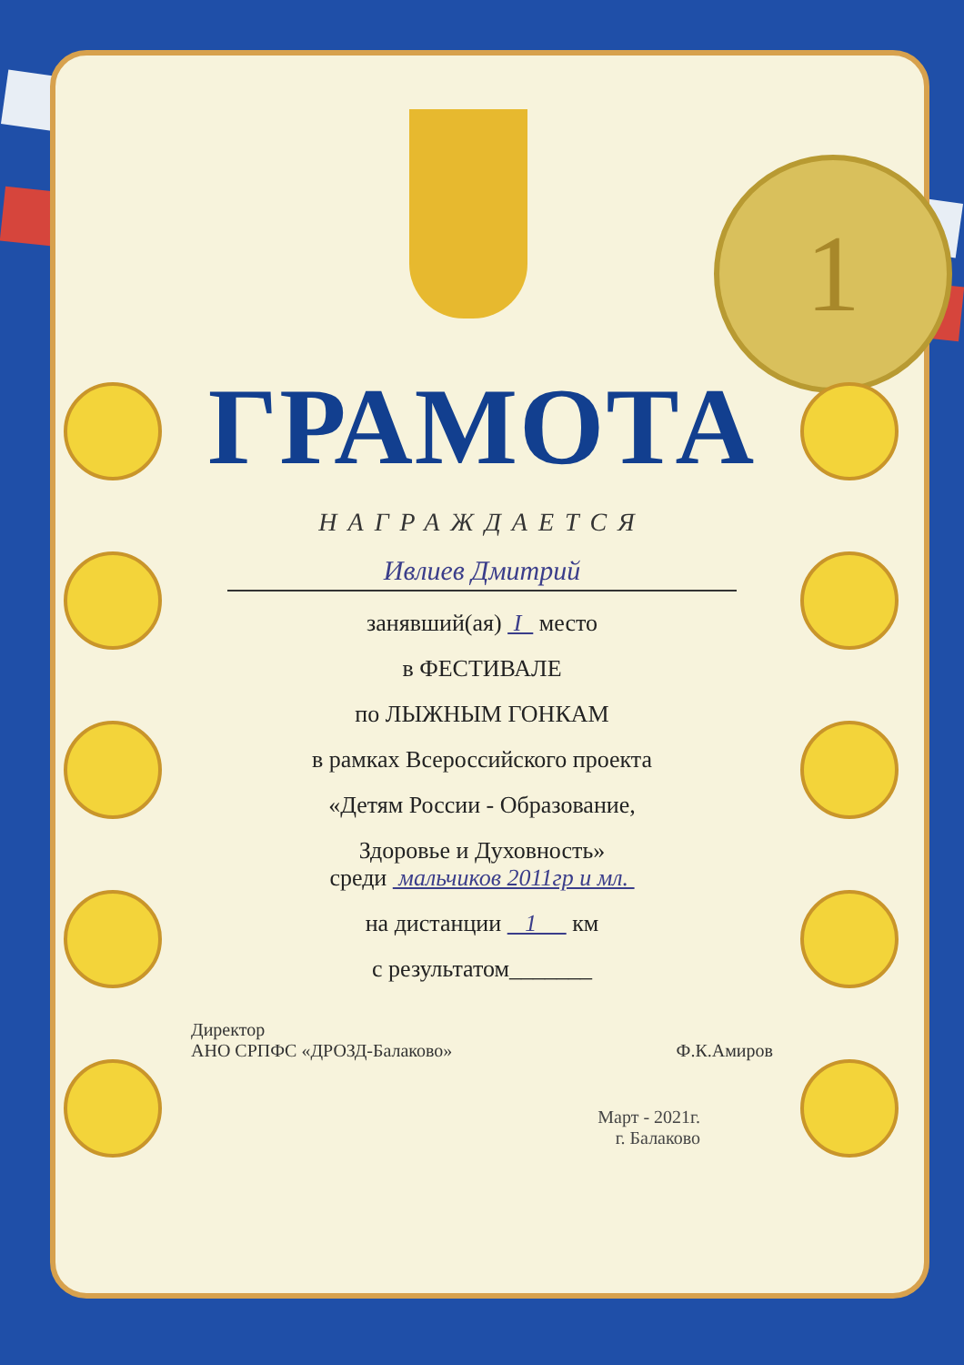1
ГРАМОТА
НАГРАЖДАЕТСЯ
Ивлиев Дмитрий
занявший(ая) I место
в ФЕСТИВАЛЕ
по ЛЫЖНЫМ ГОНКАМ
в рамках Всероссийского проекта
«Детям России - Образование,
Здоровье и Духовность»
среди мальчиков 2011гр и мл.
на дистанции 1 км
с результатом_______
Директор
АНО СРПФС «ДРОЗД-Балаково»
Ф.К.Амиров
Март - 2021г.
г. Балаково